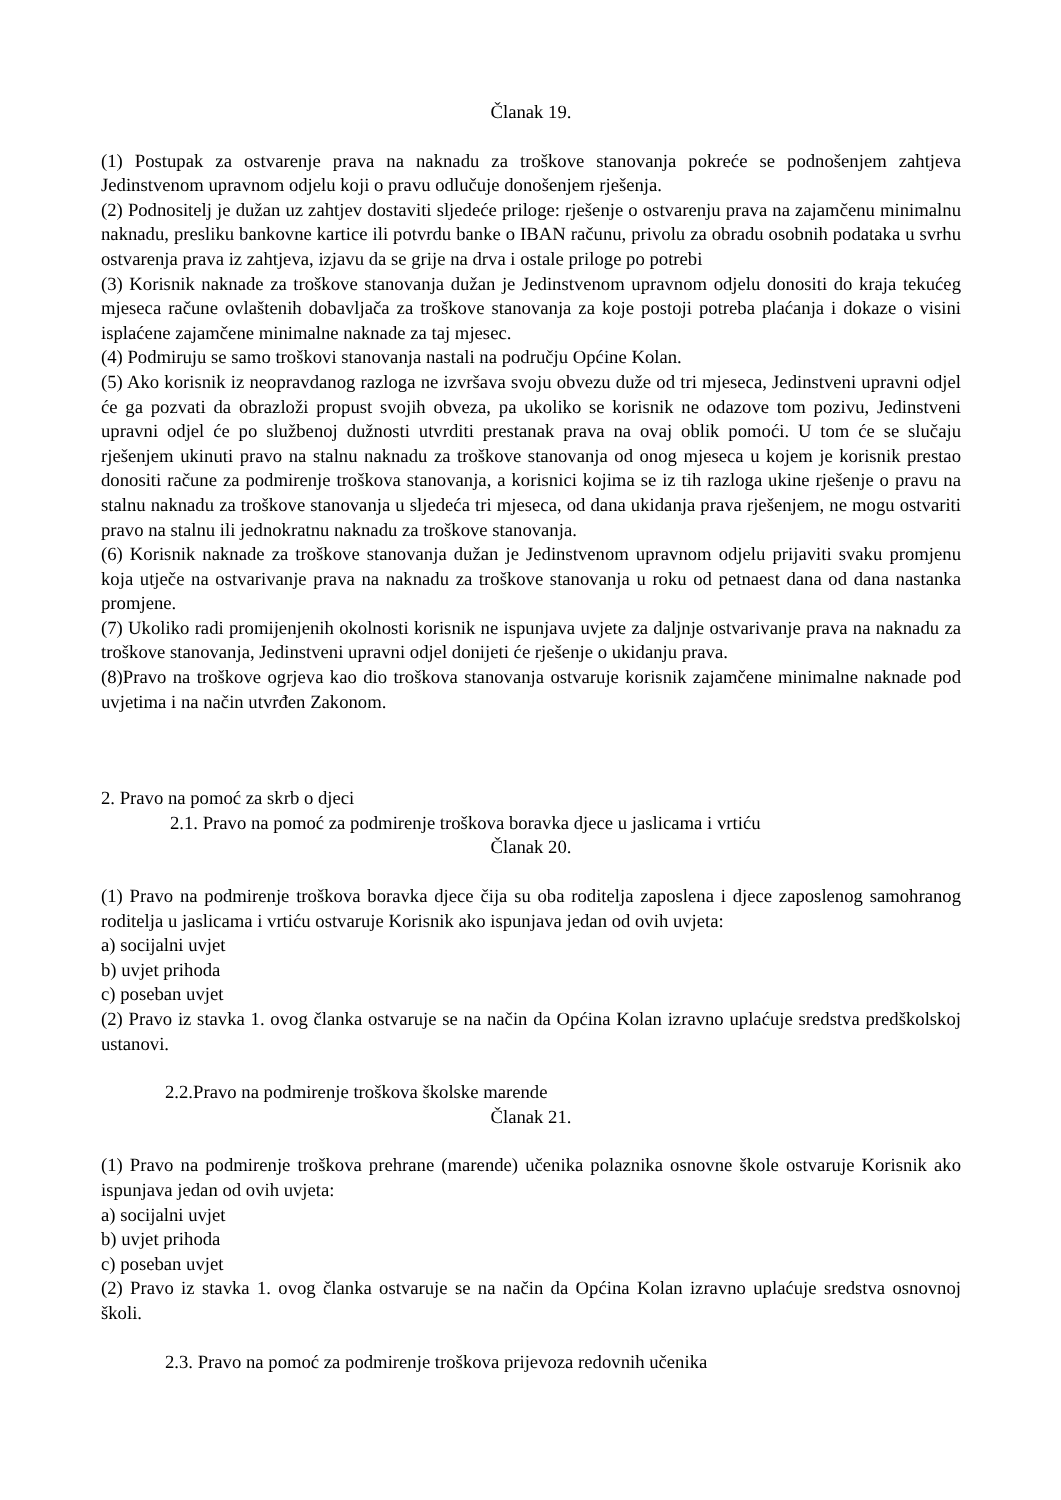Članak 19.
(1) Postupak za ostvarenje prava na naknadu za troškove stanovanja pokreće se podnošenjem zahtjeva Jedinstvenom upravnom odjelu koji o pravu odlučuje donošenjem rješenja.
(2) Podnositelj je dužan uz zahtjev dostaviti sljedeće priloge: rješenje o ostvarenju prava na zajamčenu minimalnu naknadu, presliku bankovne kartice ili potvrdu banke o IBAN računu, privolu za obradu osobnih podataka u svrhu ostvarenja prava iz zahtjeva, izjavu da se grije na drva i ostale priloge po potrebi
(3) Korisnik naknade za troškove stanovanja dužan je Jedinstvenom upravnom odjelu donositi do kraja tekućeg mjeseca račune ovlaštenih dobavljača za troškove stanovanja za koje postoji potreba plaćanja i dokaze o visini isplaćene zajamčene minimalne naknade za taj mjesec.
(4) Podmiruju se samo troškovi stanovanja nastali na području Općine Kolan.
(5) Ako korisnik iz neopravdanog razloga ne izvršava svoju obvezu duže od tri mjeseca, Jedinstveni upravni odjel će ga pozvati da obrazloži propust svojih obveza, pa ukoliko se korisnik ne odazove tom pozivu, Jedinstveni upravni odjel će po službenoj dužnosti utvrditi prestanak prava na ovaj oblik pomoći. U tom će se slučaju rješenjem ukinuti pravo na stalnu naknadu za troškove stanovanja od onog mjeseca u kojem je korisnik prestao donositi račune za podmirenje troškova stanovanja, a korisnici kojima se iz tih razloga ukine rješenje o pravu na stalnu naknadu za troškove stanovanja u sljedeća tri mjeseca, od dana ukidanja prava rješenjem, ne mogu ostvariti pravo na stalnu ili jednokratnu naknadu za troškove stanovanja.
(6) Korisnik naknade za troškove stanovanja dužan je Jedinstvenom upravnom odjelu prijaviti svaku promjenu koja utječe na ostvarivanje prava na naknadu za troškove stanovanja u roku od petnaest dana od dana nastanka promjene.
(7) Ukoliko radi promijenjenih okolnosti korisnik ne ispunjava uvjete za daljnje ostvarivanje prava na naknadu za troškove stanovanja, Jedinstveni upravni odjel donijeti će rješenje o ukidanju prava.
(8)Pravo na troškove ogrjeva kao dio troškova stanovanja ostvaruje korisnik zajamčene minimalne naknade pod uvjetima i na način utvrđen Zakonom.
2. Pravo na pomoć za skrb o djeci
2.1. Pravo na pomoć za podmirenje troškova boravka djece u jaslicama i vrtiću
Članak 20.
(1) Pravo na podmirenje troškova boravka djece čija su oba roditelja zaposlena i djece zaposlenog samohranog roditelja u jaslicama i vrtiću ostvaruje Korisnik ako ispunjava jedan od ovih uvjeta:
a) socijalni uvjet
b) uvjet prihoda
c) poseban uvjet
(2) Pravo iz stavka 1. ovog članka ostvaruje se na način da Općina Kolan izravno uplaćuje sredstva predškolskoj ustanovi.
2.2.Pravo na podmirenje troškova školske marende
Članak 21.
(1) Pravo na podmirenje troškova prehrane (marende) učenika polaznika osnovne škole ostvaruje Korisnik ako ispunjava jedan od ovih uvjeta:
a) socijalni uvjet
b) uvjet prihoda
c) poseban uvjet
(2) Pravo iz stavka 1. ovog članka ostvaruje se na način da Općina Kolan izravno uplaćuje sredstva osnovnoj školi.
2.3. Pravo na pomoć za podmirenje troškova prijevoza redovnih učenika